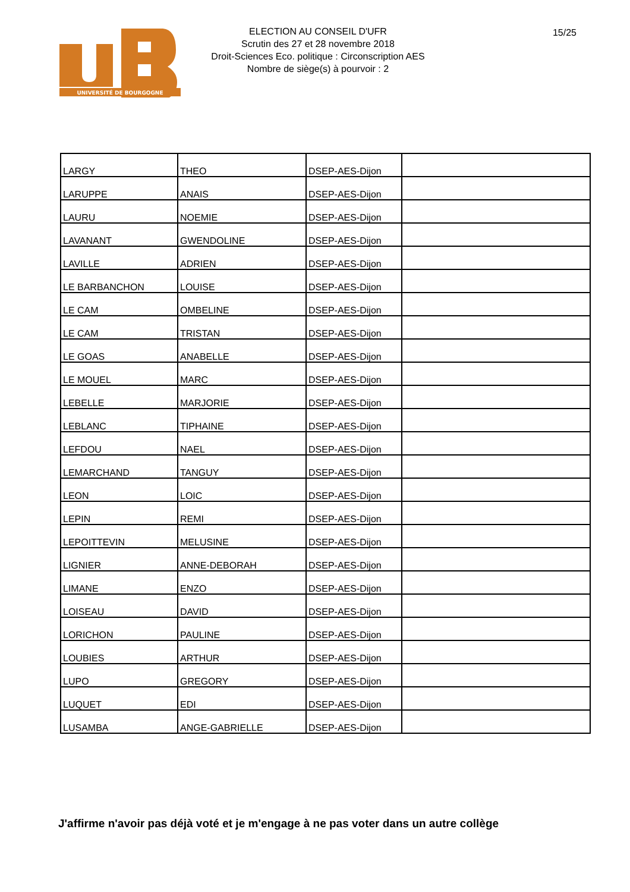UNIVERSITÉ DE BOURGOGNE
ELECTION AU CONSEIL D'UFR
Scrutin des 27 et 28 novembre 2018
Droit-Sciences Eco. politique : Circonscription AES
Nombre de siège(s) à pourvoir : 2
15/25
| LARGY | THEO | DSEP-AES-Dijon | |
| LARUPPE | ANAIS | DSEP-AES-Dijon | |
| LAURU | NOEMIE | DSEP-AES-Dijon | |
| LAVANANT | GWENDOLINE | DSEP-AES-Dijon | |
| LAVILLE | ADRIEN | DSEP-AES-Dijon | |
| LE BARBANCHON | LOUISE | DSEP-AES-Dijon | |
| LE CAM | OMBELINE | DSEP-AES-Dijon | |
| LE CAM | TRISTAN | DSEP-AES-Dijon | |
| LE GOAS | ANABELLE | DSEP-AES-Dijon | |
| LE MOUEL | MARC | DSEP-AES-Dijon | |
| LEBELLE | MARJORIE | DSEP-AES-Dijon | |
| LEBLANC | TIPHAINE | DSEP-AES-Dijon | |
| LEFDOU | NAEL | DSEP-AES-Dijon | |
| LEMARCHAND | TANGUY | DSEP-AES-Dijon | |
| LEON | LOIC | DSEP-AES-Dijon | |
| LEPIN | REMI | DSEP-AES-Dijon | |
| LEPOITTEVIN | MELUSINE | DSEP-AES-Dijon | |
| LIGNIER | ANNE-DEBORAH | DSEP-AES-Dijon | |
| LIMANE | ENZO | DSEP-AES-Dijon | |
| LOISEAU | DAVID | DSEP-AES-Dijon | |
| LORICHON | PAULINE | DSEP-AES-Dijon | |
| LOUBIES | ARTHUR | DSEP-AES-Dijon | |
| LUPO | GREGORY | DSEP-AES-Dijon | |
| LUQUET | EDI | DSEP-AES-Dijon | |
| LUSAMBA | ANGE-GABRIELLE | DSEP-AES-Dijon | |
J'affirme n'avoir pas déjà voté et je m'engage à ne pas voter dans un autre collège